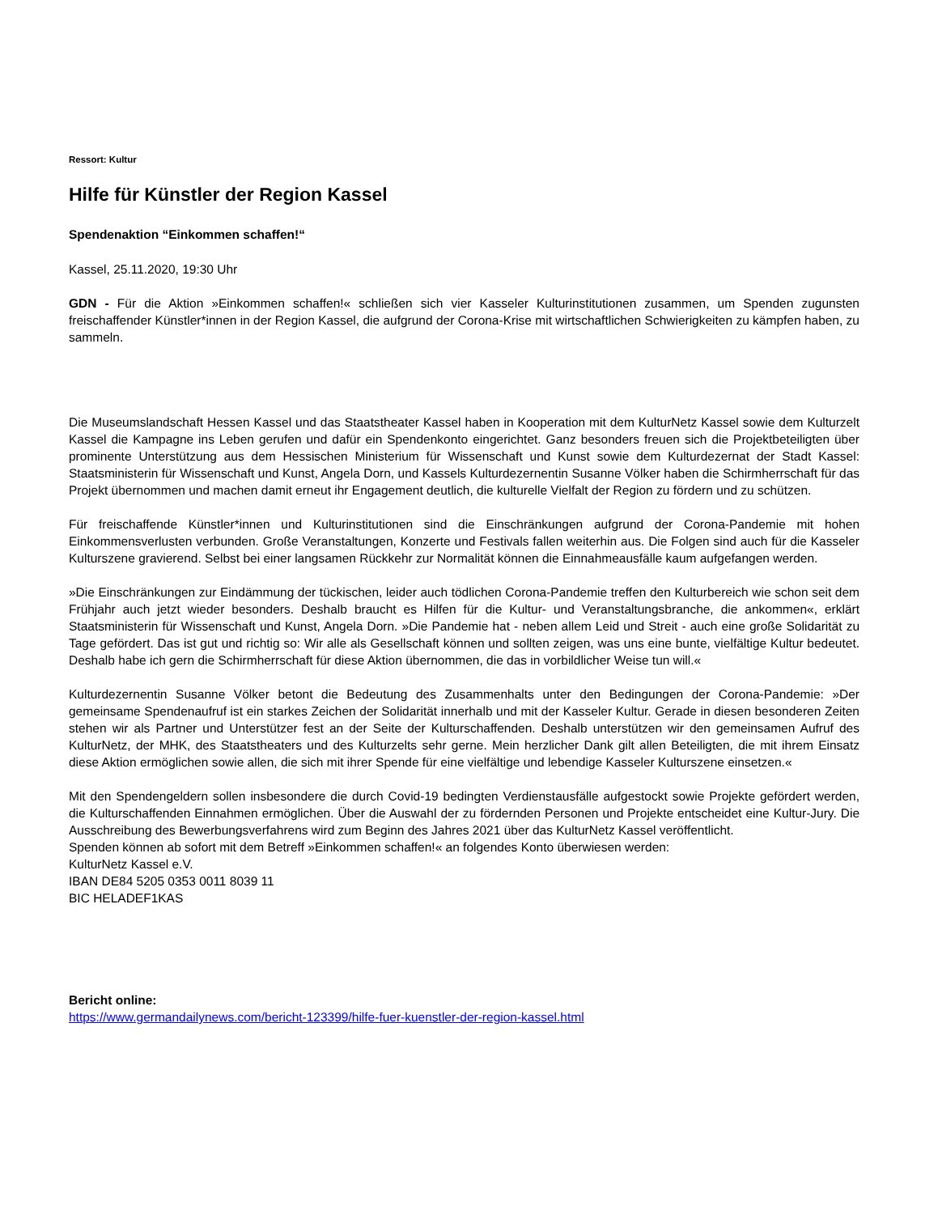Ressort: Kultur
Hilfe für Künstler der Region Kassel
Spendenaktion “Einkommen schaffen!“
Kassel, 25.11.2020, 19:30 Uhr
GDN - Für die Aktion »Einkommen schaffen!« schließen sich vier Kasseler Kulturinstitutionen zusammen, um Spenden zugunsten freischaffender Künstler*innen in der Region Kassel, die aufgrund der Corona-Krise mit wirtschaftlichen Schwierigkeiten zu kämpfen haben, zu sammeln.
Die Museumslandschaft Hessen Kassel und das Staatstheater Kassel haben in Kooperation mit dem KulturNetz Kassel sowie dem Kulturzelt Kassel die Kampagne ins Leben gerufen und dafür ein Spendenkonto eingerichtet. Ganz besonders freuen sich die Projektbeteiligten über prominente Unterstützung aus dem Hessischen Ministerium für Wissenschaft und Kunst sowie dem Kulturdezernat der Stadt Kassel: Staatsministerin für Wissenschaft und Kunst, Angela Dorn, und Kassels Kulturdezernentin Susanne Völker haben die Schirmherrschaft für das Projekt übernommen und machen damit erneut ihr Engagement deutlich, die kulturelle Vielfalt der Region zu fördern und zu schützen.
Für freischaffende Künstler*innen und Kulturinstitutionen sind die Einschränkungen aufgrund der Corona-Pandemie mit hohen Einkommensverlusten verbunden. Große Veranstaltungen, Konzerte und Festivals fallen weiterhin aus. Die Folgen sind auch für die Kasseler Kulturszene gravierend. Selbst bei einer langsamen Rückkehr zur Normalität können die Einnahmeausfälle kaum aufgefangen werden.
»Die Einschränkungen zur Eindämmung der tückischen, leider auch tödlichen Corona-Pandemie treffen den Kulturbereich wie schon seit dem Frühjahr auch jetzt wieder besonders. Deshalb braucht es Hilfen für die Kultur- und Veranstaltungsbranche, die ankommen«, erklärt Staatsministerin für Wissenschaft und Kunst, Angela Dorn. »Die Pandemie hat - neben allem Leid und Streit - auch eine große Solidarität zu Tage gefördert. Das ist gut und richtig so: Wir alle als Gesellschaft können und sollten zeigen, was uns eine bunte, vielfältige Kultur bedeutet. Deshalb habe ich gern die Schirmherrschaft für diese Aktion übernommen, die das in vorbildlicher Weise tun will.«
Kulturdezernentin Susanne Völker betont die Bedeutung des Zusammenhalts unter den Bedingungen der Corona-Pandemie: »Der gemeinsame Spendenaufruf ist ein starkes Zeichen der Solidarität innerhalb und mit der Kasseler Kultur. Gerade in diesen besonderen Zeiten stehen wir als Partner und Unterstützer fest an der Seite der Kulturschaffenden. Deshalb unterstützen wir den gemeinsamen Aufruf des KulturNetz, der MHK, des Staatstheaters und des Kulturzelts sehr gerne. Mein herzlicher Dank gilt allen Beteiligten, die mit ihrem Einsatz diese Aktion ermöglichen sowie allen, die sich mit ihrer Spende für eine vielfältige und lebendige Kasseler Kulturszene einsetzen.«
Mit den Spendengeldern sollen insbesondere die durch Covid-19 bedingten Verdienstausfälle aufgestockt sowie Projekte gefördert werden, die Kulturschaffenden Einnahmen ermöglichen. Über die Auswahl der zu fördernden Personen und Projekte entscheidet eine Kultur-Jury. Die Ausschreibung des Bewerbungsverfahrens wird zum Beginn des Jahres 2021 über das KulturNetz Kassel veröffentlicht.
Spenden können ab sofort mit dem Betreff »Einkommen schaffen!« an folgendes Konto überwiesen werden:
KulturNetz Kassel e.V.
IBAN DE84 5205 0353 0011 8039 11
BIC HELADEF1KAS
Bericht online:
https://www.germandailynews.com/bericht-123399/hilfe-fuer-kuenstler-der-region-kassel.html